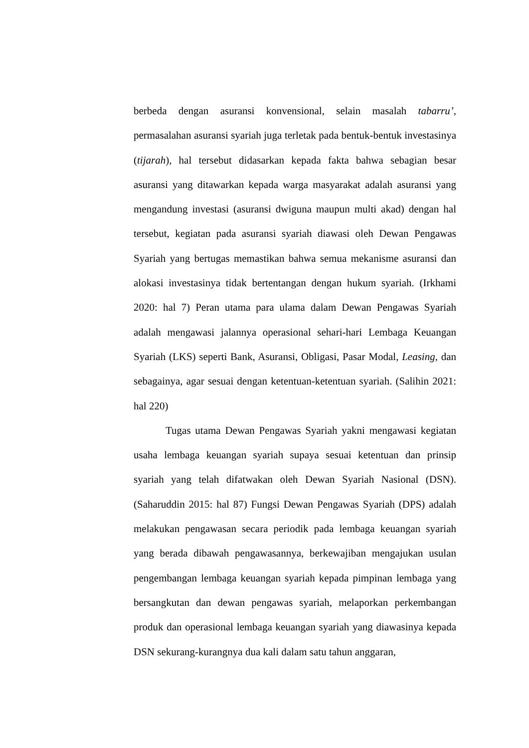berbeda dengan asuransi konvensional, selain masalah tabarru’, permasalahan asuransi syariah juga terletak pada bentuk-bentuk investasinya (tijarah), hal tersebut didasarkan kepada fakta bahwa sebagian besar asuransi yang ditawarkan kepada warga masyarakat adalah asuransi yang mengandung investasi (asuransi dwiguna maupun multi akad) dengan hal tersebut, kegiatan pada asuransi syariah diawasi oleh Dewan Pengawas Syariah yang bertugas memastikan bahwa semua mekanisme asuransi dan alokasi investasinya tidak bertentangan dengan hukum syariah. (Irkhami 2020: hal 7) Peran utama para ulama dalam Dewan Pengawas Syariah adalah mengawasi jalannya operasional sehari-hari Lembaga Keuangan Syariah (LKS) seperti Bank, Asuransi, Obligasi, Pasar Modal, Leasing, dan sebagainya, agar sesuai dengan ketentuan-ketentuan syariah. (Salihin 2021: hal 220)
Tugas utama Dewan Pengawas Syariah yakni mengawasi kegiatan usaha lembaga keuangan syariah supaya sesuai ketentuan dan prinsip syariah yang telah difatwakan oleh Dewan Syariah Nasional (DSN). (Saharuddin 2015: hal 87) Fungsi Dewan Pengawas Syariah (DPS) adalah melakukan pengawasan secara periodik pada lembaga keuangan syariah yang berada dibawah pengawasannya, berkewajiban mengajukan usulan pengembangan lembaga keuangan syariah kepada pimpinan lembaga yang bersangkutan dan dewan pengawas syariah, melaporkan perkembangan produk dan operasional lembaga keuangan syariah yang diawasinya kepada DSN sekurang-kurangnya dua kali dalam satu tahun anggaran,